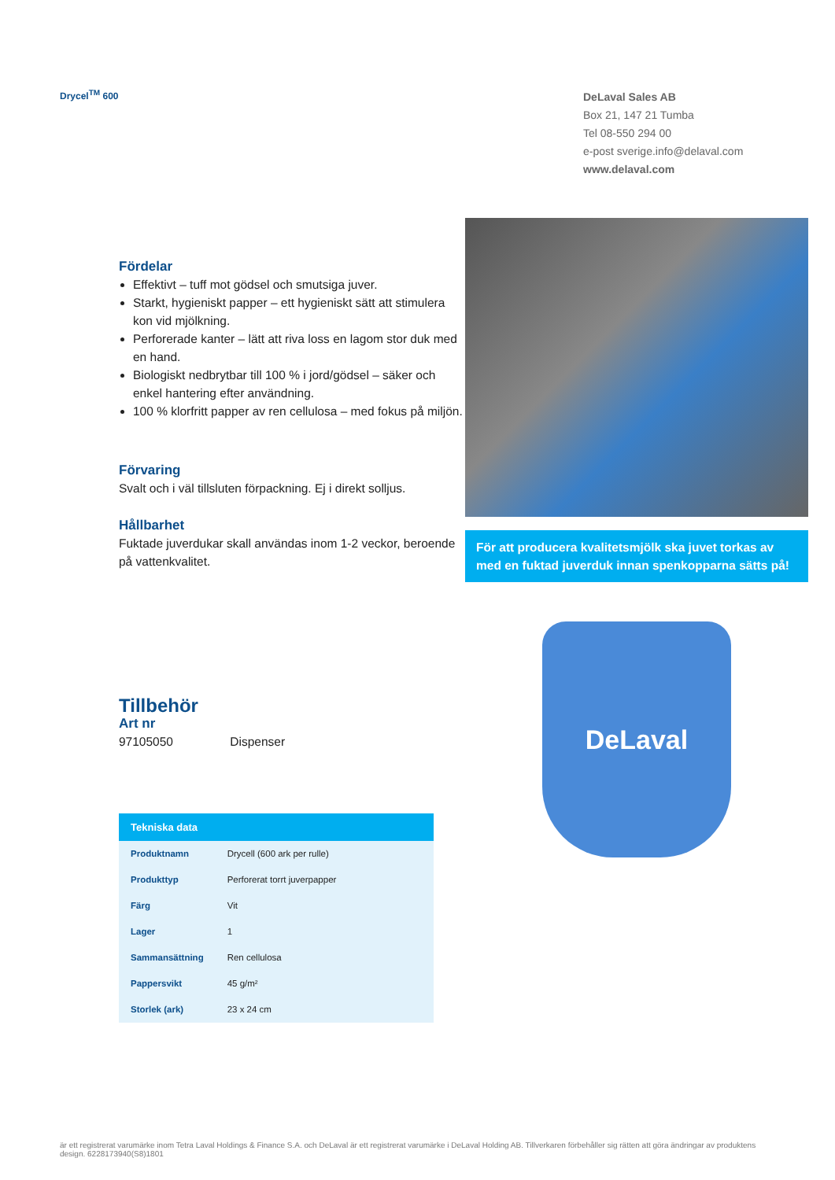Drycel<sup>TM</sup> 600
DeLaval Sales AB
Box 21, 147 21 Tumba
Tel 08-550 294 00
e-post sverige.info@delaval.com
www.delaval.com
Fördelar
Effektivt – tuff mot gödsel och smutsiga juver.
Starkt, hygieniskt papper – ett hygieniskt sätt att stimulera kon vid mjölkning.
Perforerade kanter – lätt att riva loss en lagom stor duk med en hand.
Biologiskt nedbrytbar till 100 % i jord/gödsel – säker och enkel hantering efter användning.
100 % klorfritt papper av ren cellulosa – med fokus på miljön.
Förvaring
Svalt och i väl tillsluten förpackning. Ej i direkt solljus.
Hållbarhet
Fuktade juverdukar skall användas inom 1-2 veckor, beroende på vattenkvalitet.
Tillbehör
Art nr
97105050 Dispenser
| Tekniska data | |
| --- | --- |
| Produktnamn | Drycell (600 ark per rulle) |
| Produkttyp | Perforerat torrt juverpapper |
| Färg | Vit |
| Lager | 1 |
| Sammansättning | Ren cellulosa |
| Pappersvikt | 45 g/m² |
| Storlek (ark) | 23 x 24 cm |
För att producera kvalitetsmjölk ska juvet torkas av med en fuktad juverduk innan spenkopparna sätts på!
DeLaval
är ett registrerat varumärke inom Tetra Laval Holdings & Finance S.A. och DeLaval är ett registrerat varumärke i DeLaval Holding AB. Tillverkaren förbehåller sig rätten att göra ändringar av produktens design. 6228173940(S8)1801